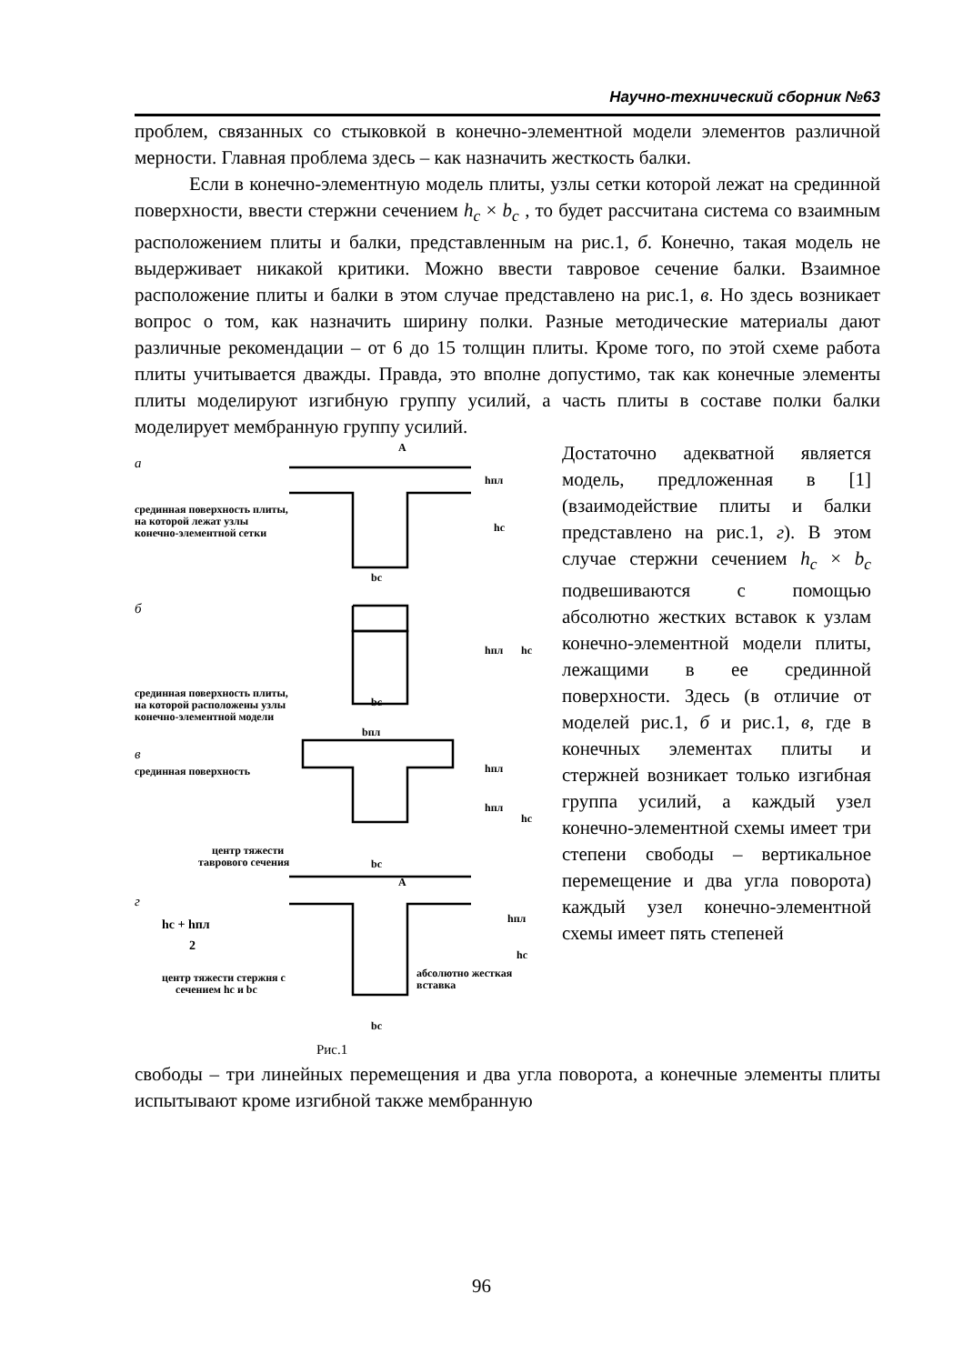Научно-технический сборник №63
проблем, связанных со стыковкой в конечно-элементной модели элементов различной мерности. Главная проблема здесь – как назначить жесткость балки.
Если в конечно-элементную модель плиты, узлы сетки которой лежат на срединной поверхности, ввести стержни сечением h<sub>c</sub> × b<sub>c</sub> , то будет рассчитана система со взаимным расположением плиты и балки, представленным на рис.1, б. Конечно, такая модель не выдерживает никакой критики. Можно ввести тавровое сечение балки. Взаимное расположение плиты и балки в этом случае представлено на рис.1, в. Но здесь возникает вопрос о том, как назначить ширину полки. Разные методические материалы дают различные рекомендации – от 6 до 15 толщин плиты. Кроме того, по этой схеме работа плиты учитывается дважды. Правда, это вполне допустимо, так как конечные элементы плиты моделируют изгибную группу усилий, а часть плиты в составе полки балки моделирует мембранную группу усилий.
а
A
hпл
hc
bc
срединная поверхность плиты,
на которой лежат узлы
конечно-элементной сетки
б
hпл
hc
bc
срединная поверхность плиты,
на которой расположены узлы
конечно-элементной модели
bпл
в
срединная поверхность
hпл
hпл
hc
центр тяжести
таврового сечения
bc
г
A
hc + hпл
2
hпл
hc
центр тяжести стержня с
сечением hc и bc
абсолютно жесткая
вставка
bc
Рис.1
Достаточно адекватной является модель, предложенная в [1] (взаимодействие плиты и балки представлено на рис.1, г). В этом случае стержни сечением h<sub>c</sub> × b<sub>c</sub> подвешиваются с помощью абсолютно жестких вставок к узлам конечно-элементной модели плиты, лежащими в ее срединной поверхности. Здесь (в отличие от моделей рис.1, б и рис.1, в, где в конечных элементах плиты и стержней возникает только изгибная группа усилий, а каждый узел конечно-элементной схемы имеет три степени свободы – вертикальное перемещение и два угла поворота) каждый узел конечно-элементной схемы имеет пять степеней
свободы – три линейных перемещения и два угла поворота, а конечные элементы плиты испытывают кроме изгибной также мембранную
96